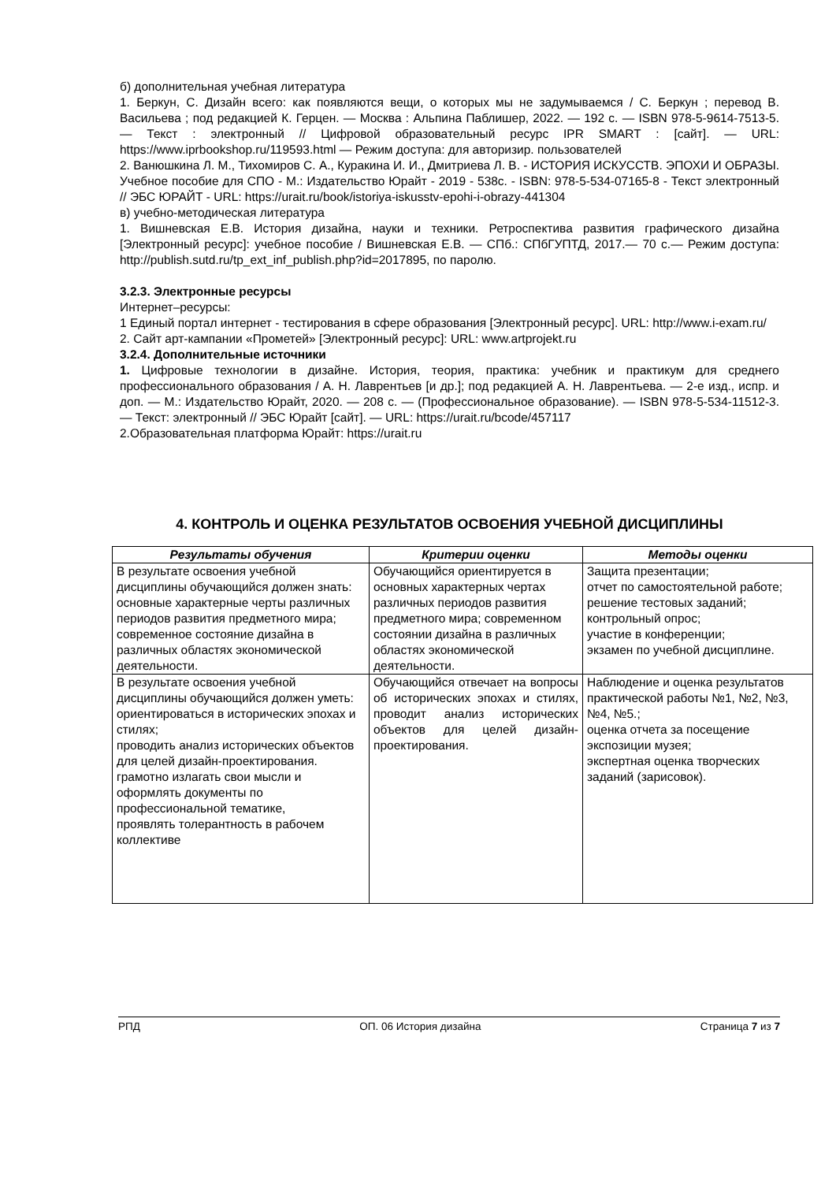б) дополнительная учебная литература
1. Беркун, С. Дизайн всего: как появляются вещи, о которых мы не задумываемся / С. Беркун ; перевод В. Васильева ; под редакцией К. Герцен. — Москва : Альпина Паблишер, 2022. — 192 с. — ISBN 978-5-9614-7513-5. — Текст : электронный // Цифровой образовательный ресурс IPR SMART : [сайт]. — URL: https://www.iprbookshop.ru/119593.html — Режим доступа: для авторизир. пользователей
2. Ванюшкина Л. М., Тихомиров С. А., Куракина И. И., Дмитриева Л. В. - ИСТОРИЯ ИСКУССТВ. ЭПОХИ И ОБРАЗЫ. Учебное пособие для СПО - М.: Издательство Юрайт - 2019 - 538с. - ISBN: 978-5-534-07165-8 - Текст электронный // ЭБС ЮРАЙТ - URL: https://urait.ru/book/istoriya-iskusstv-epohi-i-obrazy-441304
в) учебно-методическая литература
1. Вишневская Е.В. История дизайна, науки и техники. Ретроспектива развития графического дизайна [Электронный ресурс]: учебное пособие / Вишневская Е.В. — СПб.: СПбГУПТД, 2017.— 70 с.— Режим доступа: http://publish.sutd.ru/tp_ext_inf_publish.php?id=2017895, по паролю.
3.2.3. Электронные ресурсы
Интернет–ресурсы:
1 Единый портал интернет - тестирования в сфере образования [Электронный ресурс]. URL: http://www.i-exam.ru/
2. Сайт арт-кампании «Прометей» [Электронный ресурс]: URL: www.artprojekt.ru
3.2.4. Дополнительные источники
1. Цифровые технологии в дизайне. История, теория, практика: учебник и практикум для среднего профессионального образования / А. Н. Лаврентьев [и др.]; под редакцией А. Н. Лаврентьева. — 2-е изд., испр. и доп. — М.: Издательство Юрайт, 2020. — 208 с. — (Профессиональное образование). — ISBN 978-5-534-11512-3. — Текст: электронный // ЭБС Юрайт [сайт]. — URL: https://urait.ru/bcode/457117
2.Образовательная платформа Юрайт: https://urait.ru
4. КОНТРОЛЬ И ОЦЕНКА РЕЗУЛЬТАТОВ ОСВОЕНИЯ УЧЕБНОЙ ДИСЦИПЛИНЫ
| Результаты обучения | Критерии оценки | Методы оценки |
| --- | --- | --- |
| В результате освоения учебной дисциплины обучающийся должен знать: основные характерные черты различных периодов развития предметного мира; современное состояние дизайна в различных областях экономической деятельности. | Обучающийся ориентируется в основных характерных чертах различных периодов развития предметного мира; современном состоянии дизайна в различных областях экономической деятельности. | Защита презентации; отчет по самостоятельной работе; решение тестовых заданий; контрольный опрос; участие в конференции; экзамен по учебной дисциплине. |
| В результате освоения учебной дисциплины обучающийся должен уметь: ориентироваться в исторических эпохах и стилях; проводить анализ исторических объектов для целей дизайн-проектирования. грамотно излагать свои мысли и оформлять документы по профессиональной тематике, проявлять толерантность в рабочем коллективе | Обучающийся отвечает на вопросы об исторических эпохах и стилях, проводит анализ исторических объектов для целей дизайн-проектирования. | Наблюдение и оценка результатов практической работы №1, №2, №3, №4, №5.; оценка отчета за посещение экспозиции музея; экспертная оценка творческих заданий (зарисовок). |
РПД ОП. 06 История дизайна Страница 7 из 7